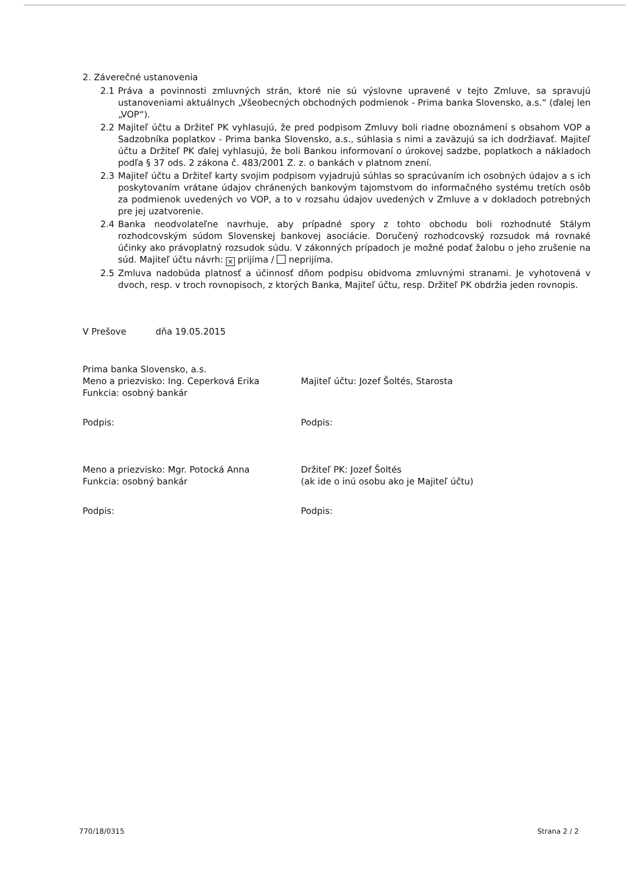2. Záverečné ustanovenia
2.1 Práva a povinnosti zmluvných strán, ktoré nie sú výslovne upravené v tejto Zmluve, sa spravujú ustanoveniami aktuálnych „Všeobecných obchodných podmienok - Prima banka Slovensko, a.s.“ (ďalej len „VOP“).
2.2 Majiteľ účtu a Držiteľ PK vyhlasujú, že pred podpisom Zmluvy boli riadne oboznámení s obsahom VOP a Sadzobníka poplatkov - Prima banka Slovensko, a.s., súhlasia s nimi a zaväzujú sa ich dodržiavať. Majiteľ účtu a Držiteľ PK ďalej vyhlasujú, že boli Bankou informovaní o úrokovej sadzbe, poplatkoch a nákladoch podľa § 37 ods. 2 zákona č. 483/2001 Z. z. o bankách v platnom znení.
2.3 Majiteľ účtu a Držiteľ karty svojim podpisom vyjadrujú súhlas so spracúvaním ich osobných údajov a s ich poskytovaním vrátane údajov chránených bankovým tajomstvom do informačného systému tretích osôb za podmienok uvedených vo VOP, a to v rozsahu údajov uvedených v Zmluve a v dokladoch potrebných pre jej uzatvorenie.
2.4 Banka neodvolateľne navrhuje, aby prípadné spory z tohto obchodu boli rozhodnuté Stálym rozhodcovským súdom Slovenskej bankovej asociácie. Doručený rozhodcovský rozsudok má rovnaké účinky ako právoplatný rozsudok súdu. V zákonných prípadoch je možné podať žalobu o jeho zrušenie na súd. Majiteľ účtu návrh: × prijíma / neprijíma.
2.5 Zmluva nadobúda platnosť a účinnosť dňom podpisu obidvoma zmluvnými stranami. Je vyhotovená v dvoch, resp. v troch rovnopisoch, z ktorých Banka, Majiteľ účtu, resp. Držiteľ PK obdržia jeden rovnopis.
V Prešove dňa 19.05.2015
Prima banka Slovensko, a.s.
Meno a priezvisko: Ing. Ceperková Erika
Funkcia: osobný bankár
Podpis:
Majiteľ účtu: Jozef Šoltés, Starosta
Podpis:
Meno a priezvisko: Mgr. Potocká Anna
Funkcia: osobný bankár
Podpis:
Držiteľ PK: Jozef Šoltés
(ak ide o inú osobu ako je Majiteľ účtu)
Podpis:
770/18/0315 Strana 2 / 2